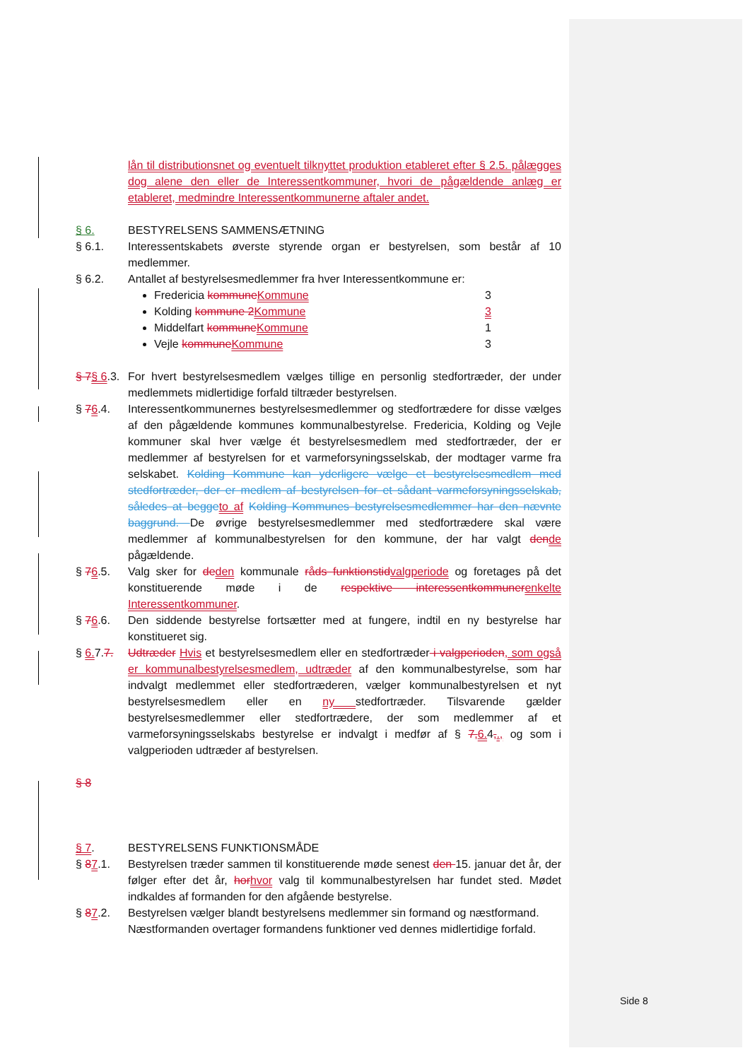lån til distributionsnet og eventuelt tilknyttet produktion etableret efter § 2.5. pålægges dog alene den eller de Interessentkommuner, hvori de pågældende anlæg er etableret, medmindre Interessentkommunerne aftaler andet.
§ 6. BESTYRELSENS SAMMENSÆTNING
§ 6.1. Interessentskabets øverste styrende organ er bestyrelsen, som består af 10 medlemmer.
§ 6.2. Antallet af bestyrelsesmedlemmer fra hver Interessentkommune er:
Fredericia kommune Kommune 3
Kolding kommune 2 Kommune 3
Middelfart kommune Kommune 1
Vejle kommune Kommune 3
§ 7§ 6.3.
For hvert bestyrelsesmedlem vælges tillige en personlig stedfortræder, der under medlemmets midlertidige forfald tiltræder bestyrelsen.
§ 76.4. Interessentkommunernes bestyrelsesmedlemmer og stedfortrædere for disse vælges af den pågældende kommunes kommunalbestyrelse. Fredericia, Kolding og Vejle kommuner skal hver vælge ét bestyrelsesmedlem med stedfortræder, der er medlemmer af bestyrelsen for et varmeforsyningsselskab, der modtager varme fra selskabet. Kolding Kommune kan yderligere vælge et bestyrelsesmedlem med stedfortræder, der er medlem af bestyrelsen for et sådant varmeforsyningsselskab, således at begge to af Kolding Kommunes bestyrelsesmedlemmer har den nævnte baggrund. De øvrige bestyrelsesmedlemmer med stedfortrædere skal være medlemmer af kommunalbestyrelsen for den kommune, der har valgt den de pågældende.
§ 76.5. Valg sker for de den kommunale råds funktionstid valgperiode og foretages på det konstituerende møde i de respektive interessentkommuner enkelte Interessentkommuner.
§ 76.6. Den siddende bestyrelse fortsætter med at fungere, indtil en ny bestyrelse har konstitueret sig.
§ 6. 7.7.
Udtræder Hvis et bestyrelsesmedlem eller en stedfortræder i valgperioden, som også er kommunalbestyrelsesmedlem, udtræder af den kommunalbestyrelse, som har indvalgt medlemmet eller stedfortræderen, vælger kommunalbestyrelsen et nyt bestyrelsesmedlem eller en ny stedfortræder. Tilsvarende gælder bestyrelsesmedlemmer eller stedfortrædere, der som medlemmer af et varmeforsyningsselskabs bestyrelse er indvalgt i medfør af § 7, 6. 4,., og som i valgperioden udtræder af bestyrelsen.
§ 8
§ 7. BESTYRELSENS FUNKTIONSMÅDE
§ 87.1. Bestyrelsen træder sammen til konstituerende møde senest den 15. januar det år, der følger efter det år, hor hvor valg til kommunalbestyrelsen har fundet sted. Mødet indkaldes af formanden for den afgående bestyrelse.
§ 87.2. Bestyrelsen vælger blandt bestyrelsens medlemmer sin formand og næstformand.
Næstformanden overtager formandens funktioner ved dennes midlertidige forfald.
Side 8